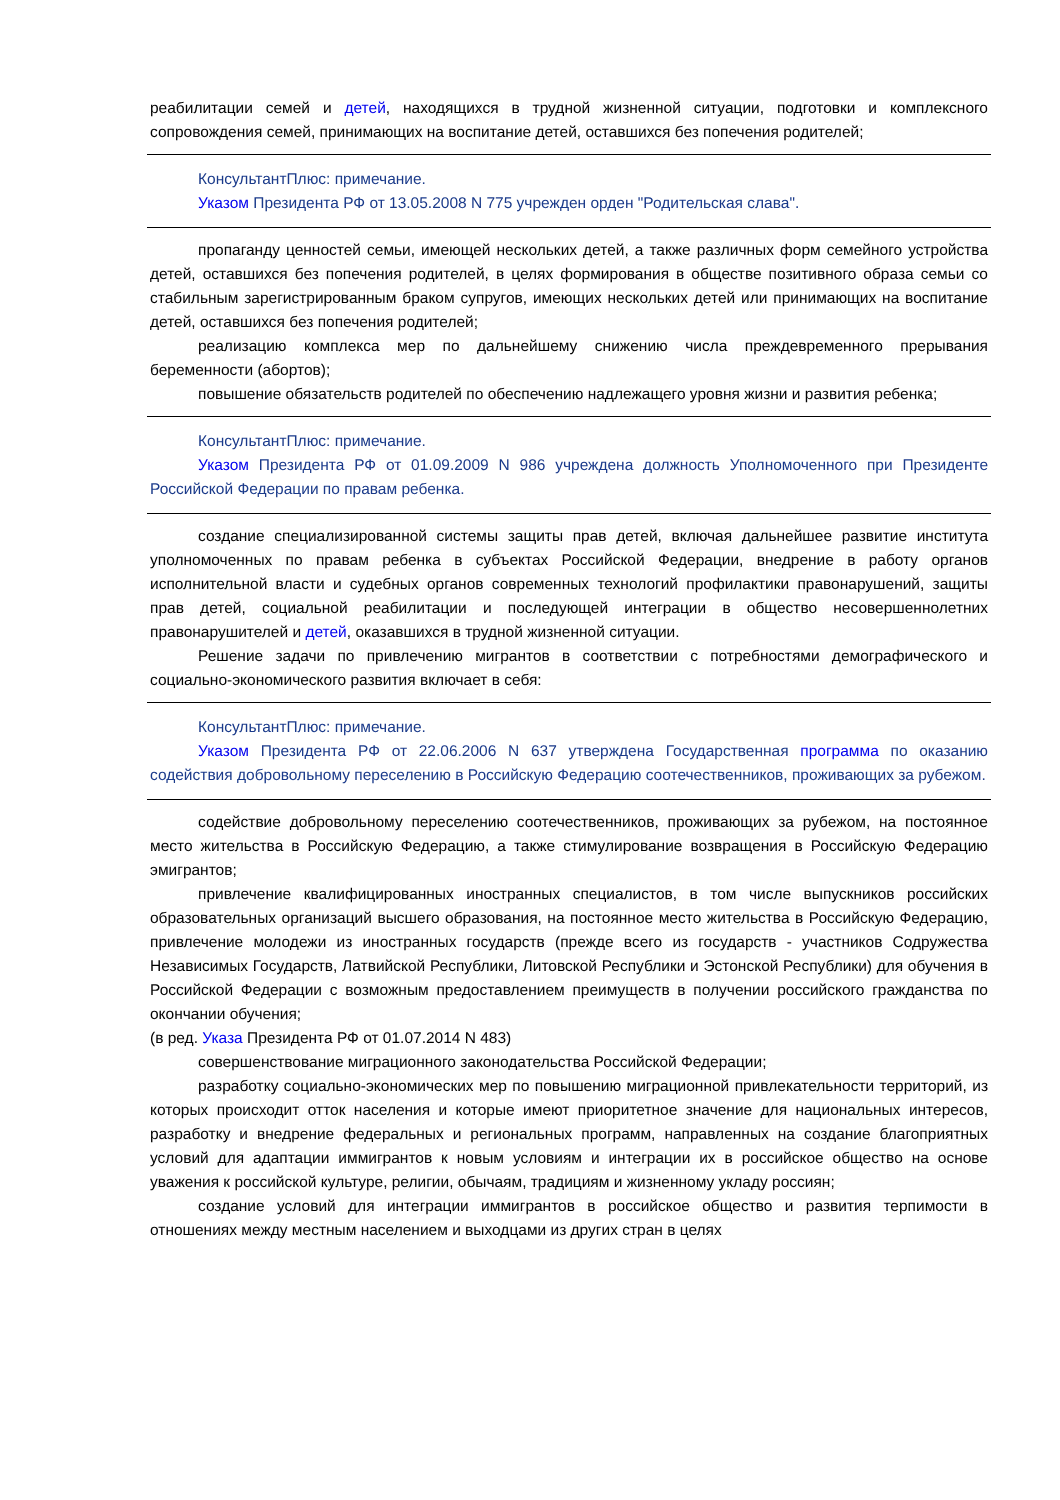реабилитации семей и детей, находящихся в трудной жизненной ситуации, подготовки и комплексного сопровождения семей, принимающих на воспитание детей, оставшихся без попечения родителей;
КонсультантПлюс: примечание.
Указом Президента РФ от 13.05.2008 N 775 учрежден орден "Родительская слава".
пропаганду ценностей семьи, имеющей нескольких детей, а также различных форм семейного устройства детей, оставшихся без попечения родителей, в целях формирования в обществе позитивного образа семьи со стабильным зарегистрированным браком супругов, имеющих нескольких детей или принимающих на воспитание детей, оставшихся без попечения родителей;
реализацию комплекса мер по дальнейшему снижению числа преждевременного прерывания беременности (абортов);
повышение обязательств родителей по обеспечению надлежащего уровня жизни и развития ребенка;
КонсультантПлюс: примечание.
Указом Президента РФ от 01.09.2009 N 986 учреждена должность Уполномоченного при Президенте Российской Федерации по правам ребенка.
создание специализированной системы защиты прав детей, включая дальнейшее развитие института уполномоченных по правам ребенка в субъектах Российской Федерации, внедрение в работу органов исполнительной власти и судебных органов современных технологий профилактики правонарушений, защиты прав детей, социальной реабилитации и последующей интеграции в общество несовершеннолетних правонарушителей и детей, оказавшихся в трудной жизненной ситуации.
Решение задачи по привлечению мигрантов в соответствии с потребностями демографического и социально-экономического развития включает в себя:
КонсультантПлюс: примечание.
Указом Президента РФ от 22.06.2006 N 637 утверждена Государственная программа по оказанию содействия добровольному переселению в Российскую Федерацию соотечественников, проживающих за рубежом.
содействие добровольному переселению соотечественников, проживающих за рубежом, на постоянное место жительства в Российскую Федерацию, а также стимулирование возвращения в Российскую Федерацию эмигрантов;
привлечение квалифицированных иностранных специалистов, в том числе выпускников российских образовательных организаций высшего образования, на постоянное место жительства в Российскую Федерацию, привлечение молодежи из иностранных государств (прежде всего из государств - участников Содружества Независимых Государств, Латвийской Республики, Литовской Республики и Эстонской Республики) для обучения в Российской Федерации с возможным предоставлением преимуществ в получении российского гражданства по окончании обучения;
(в ред. Указа Президента РФ от 01.07.2014 N 483)
совершенствование миграционного законодательства Российской Федерации;
разработку социально-экономических мер по повышению миграционной привлекательности территорий, из которых происходит отток населения и которые имеют приоритетное значение для национальных интересов, разработку и внедрение федеральных и региональных программ, направленных на создание благоприятных условий для адаптации иммигрантов к новым условиям и интеграции их в российское общество на основе уважения к российской культуре, религии, обычаям, традициям и жизненному укладу россиян;
создание условий для интеграции иммигрантов в российское общество и развития терпимости в отношениях между местным населением и выходцами из других стран в целях